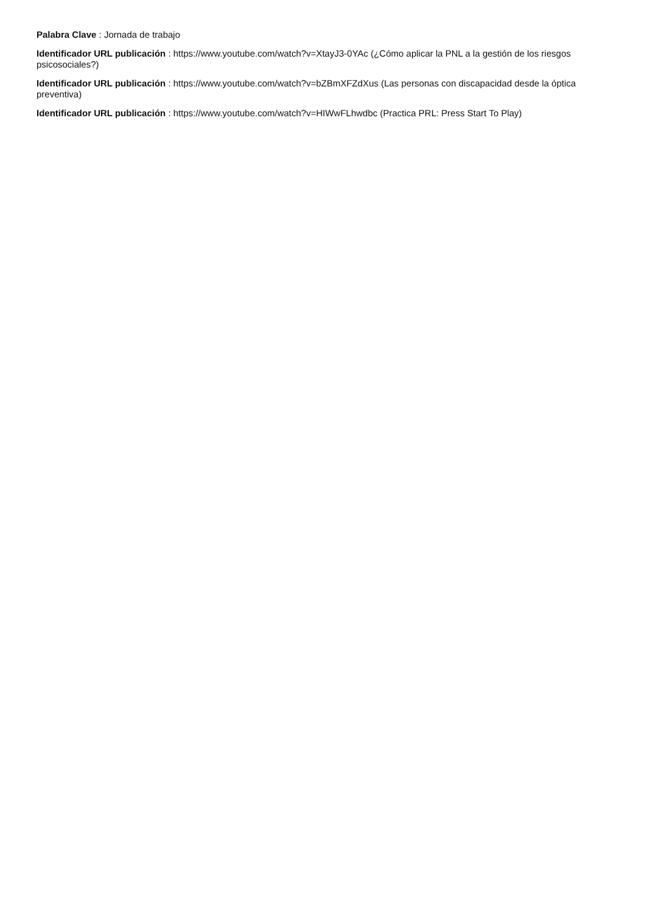Palabra Clave : Jornada de trabajo
Identificador URL publicación : https://www.youtube.com/watch?v=XtayJ3-0YAc (¿Cómo aplicar la PNL a la gestión de los riesgos psicosociales?)
Identificador URL publicación : https://www.youtube.com/watch?v=bZBmXFZdXus (Las personas con discapacidad desde la óptica preventiva)
Identificador URL publicación : https://www.youtube.com/watch?v=HIWwFLhwdbc (Practica PRL: Press Start To Play)